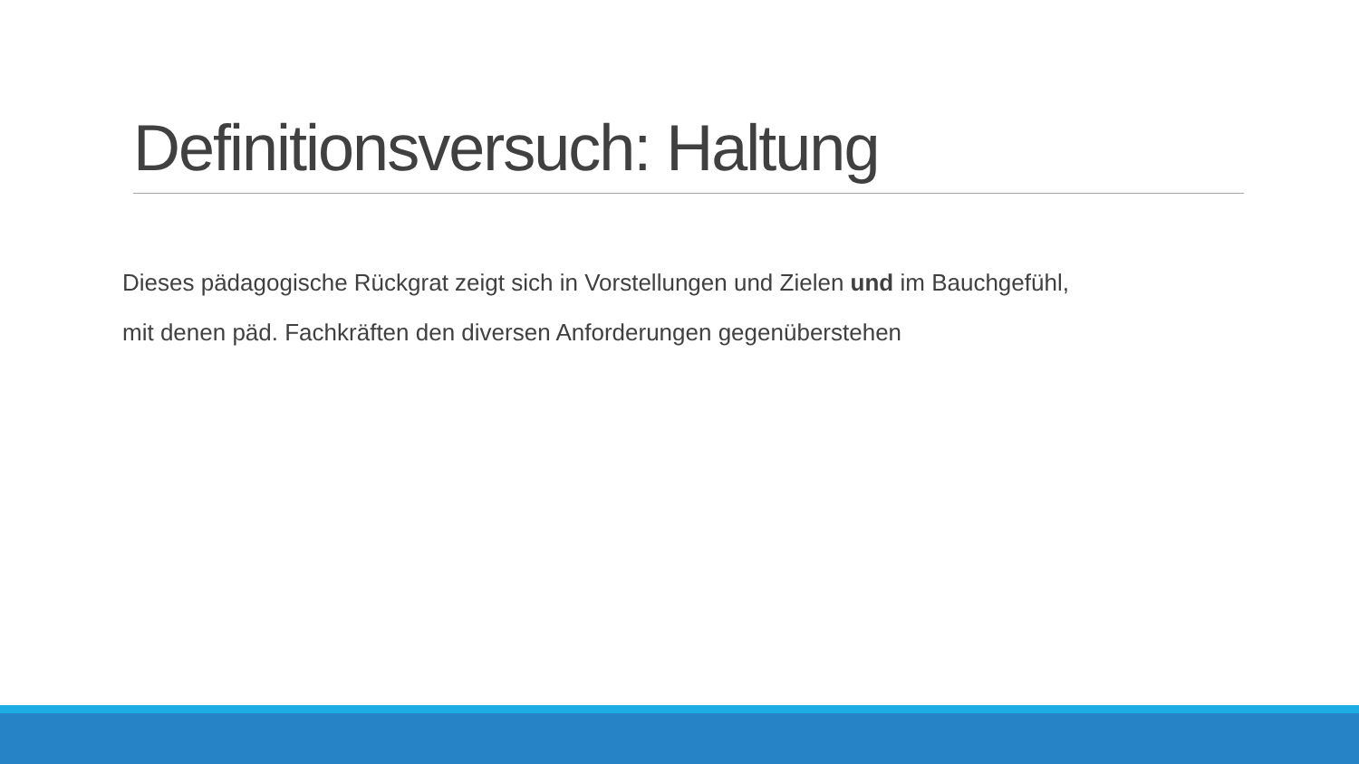Definitionsversuch: Haltung
Dieses pädagogische Rückgrat zeigt sich in Vorstellungen und Zielen und im Bauchgefühl,
mit denen päd. Fachkräften den diversen Anforderungen gegenüberstehen